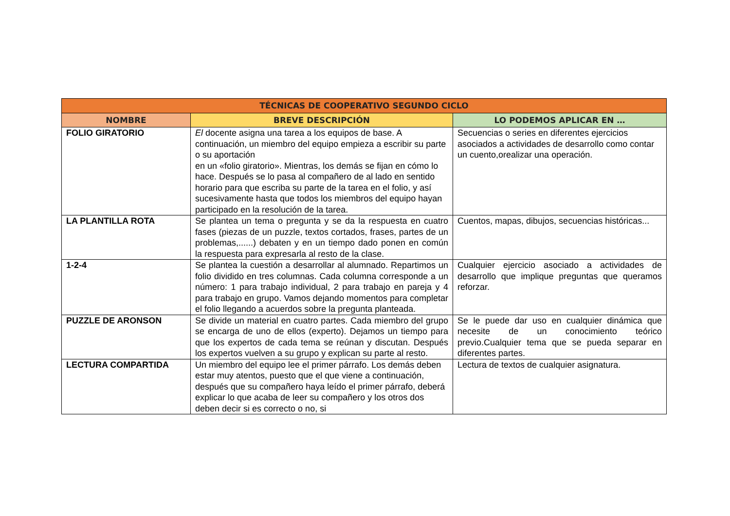| TÉCNICAS DE COOPERATIVO SEGUNDO CICLO | | |
| --- | --- | --- |
| NOMBRE | BREVE DESCRIPCIÓN | LO PODEMOS APLICAR EN … |
| FOLIO GIRATORIO | El docente asigna una tarea a los equipos de base. A continuación, un miembro del equipo empieza a escribir su parte o su aportación en un «folio giratorio». Mientras, los demás se fijan en cómo lo hace. Después se lo pasa al compañero de al lado en sentido horario para que escriba su parte de la tarea en el folio, y así sucesivamente hasta que todos los miembros del equipo hayan participado en la resolución de la tarea. | Secuencias o series en diferentes ejercicios asociados a actividades de desarrollo como contar un cuento,orealizar una operación. |
| LA PLANTILLA ROTA | Se plantea un tema o pregunta y se da la respuesta en cuatro fases (piezas de un puzzle, textos cortados, frases, partes de un problemas,......) debaten y en un tiempo dado ponen en común la respuesta para expresarla al resto de la clase. | Cuentos, mapas, dibujos, secuencias históricas... |
| 1-2-4 | Se plantea la cuestión a desarrollar al alumnado. Repartimos un folio dividido en tres columnas. Cada columna corresponde a un número: 1 para trabajo individual, 2 para trabajo en pareja y 4 para trabajo en grupo. Vamos dejando momentos para completar el folio llegando a acuerdos sobre la pregunta planteada. | Cualquier ejercicio asociado a actividades de desarrollo que implique preguntas que queramos reforzar. |
| PUZZLE DE ARONSON | Se divide un material en cuatro partes. Cada miembro del grupo se encarga de uno de ellos (experto). Dejamos un tiempo para que los expertos de cada tema se reúnan y discutan. Después los expertos vuelven a su grupo y explican su parte al resto. | Se le puede dar uso en cualquier dinámica que necesite de un conocimiento teórico previo.Cualquier tema que se pueda separar en diferentes partes. |
| LECTURA COMPARTIDA | Un miembro del equipo lee el primer párrafo. Los demás deben estar muy atentos, puesto que el que viene a continuación, después que su compañero haya leído el primer párrafo, deberá explicar lo que acaba de leer su compañero y los otros dos deben decir si es correcto o no, si | Lectura de textos de cualquier asignatura. |